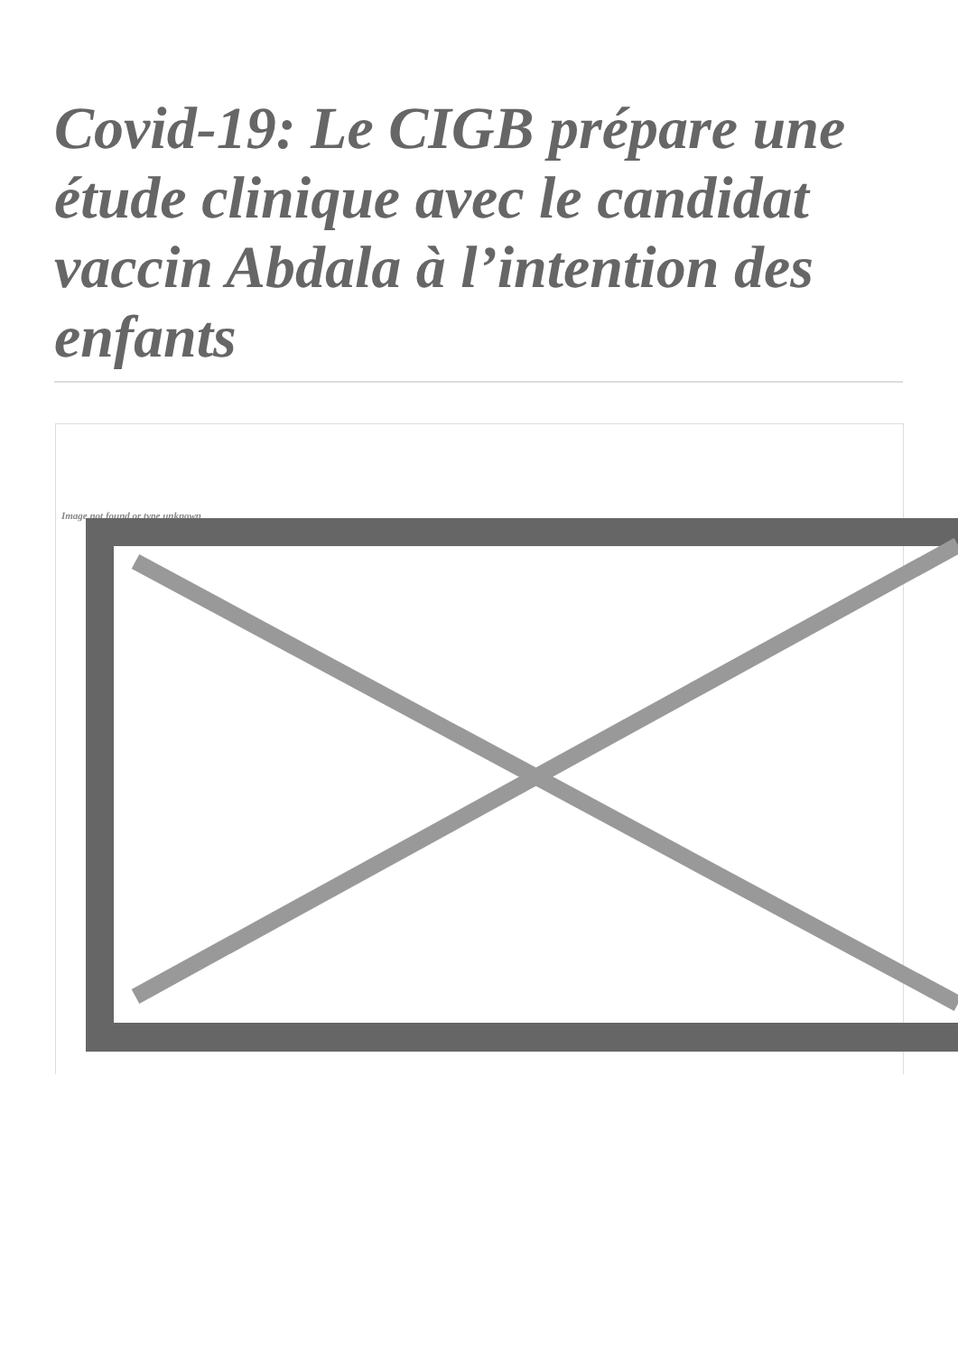Covid-19: Le CIGB prépare une étude clinique avec le candidat vaccin Abdala à l’intention des enfants
Image not found or type unknown